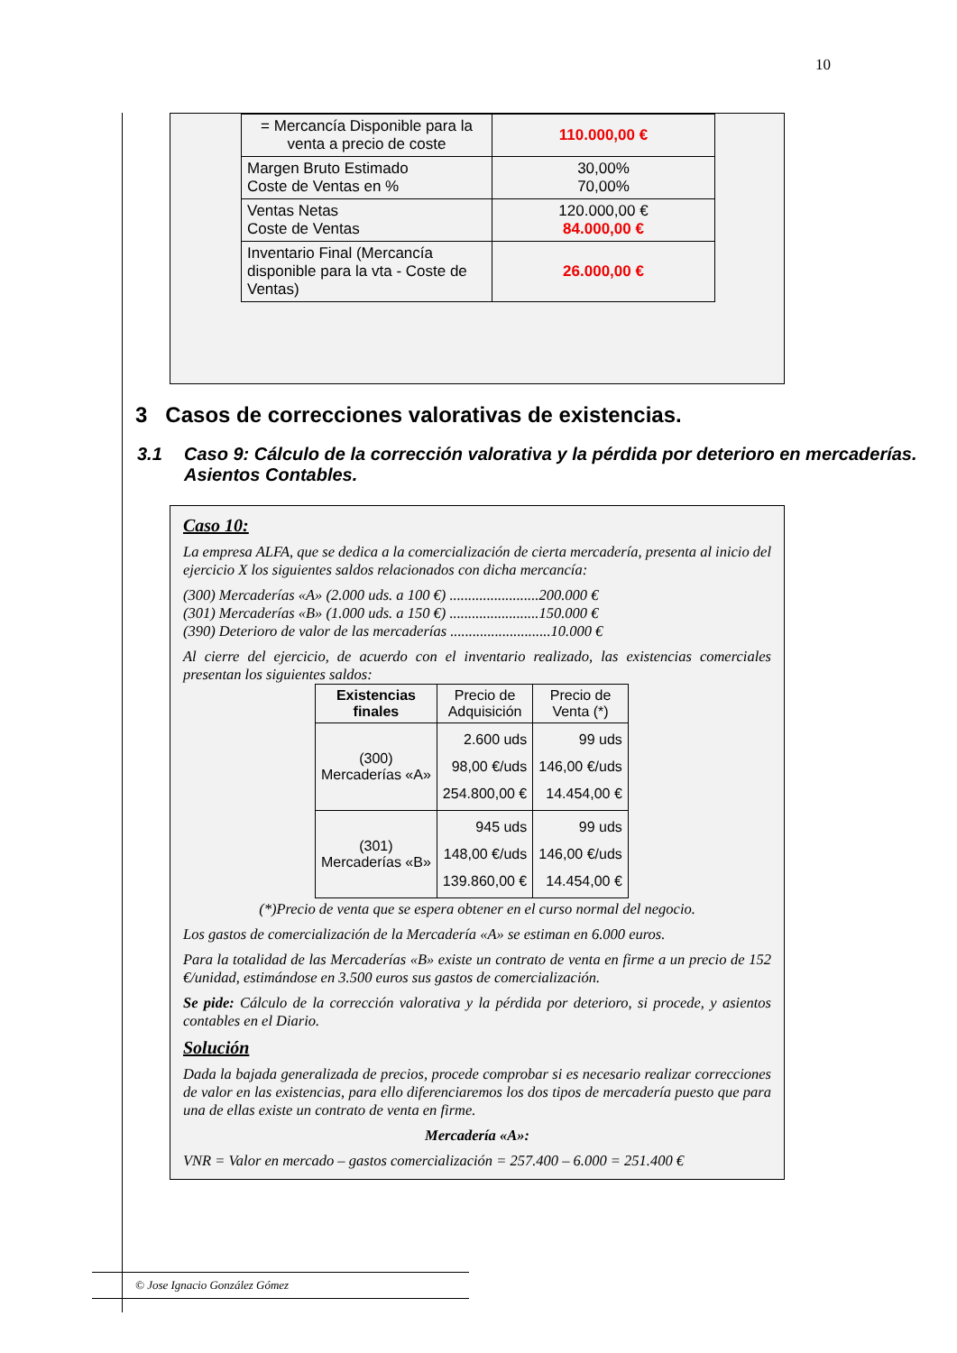10
| = Mercancía Disponible para la venta a precio de coste | 110.000,00 € |
| Margen Bruto Estimado Coste de Ventas en % | 30,00% 70,00% |
| Ventas Netas Coste de Ventas | 120.000,00 € 84.000,00 € |
| Inventario Final (Mercancía disponible para la vta - Coste de Ventas) | 26.000,00 € |
3 Casos de correcciones valorativas de existencias.
3.1 Caso 9: Cálculo de la corrección valorativa y la pérdida por deterioro en mercaderías. Asientos Contables.
Caso 10:
La empresa ALFA, que se dedica a la comercialización de cierta mercadería, presenta al inicio del ejercicio X los siguientes saldos relacionados con dicha mercancía:
(300) Mercaderías «A» (2.000 uds. a 100 €) ........................200.000 €
(301) Mercaderías «B» (1.000 uds. a 150 €) ........................150.000 €
(390) Deterioro de valor de las mercaderías ...........................10.000 €
Al cierre del ejercicio, de acuerdo con el inventario realizado, las existencias comerciales presentan los siguientes saldos:
| Existencias finales | Precio de Adquisición | Precio de Venta (*) |
| (300) Mercaderías «A» | 2.600 uds 98,00 €/uds 254.800,00 € | 99 uds 146,00 €/uds 14.454,00 € |
| (301) Mercaderías «B» | 945 uds 148,00 €/uds 139.860,00 € | 99 uds 146,00 €/uds 14.454,00 € |
(*)Precio de venta que se espera obtener en el curso normal del negocio.
Los gastos de comercialización de la Mercadería «A» se estiman en 6.000 euros.
Para la totalidad de las Mercaderías «B» existe un contrato de venta en firme a un precio de 152 €/unidad, estimándose en 3.500 euros sus gastos de comercialización.
Se pide: Cálculo de la corrección valorativa y la pérdida por deterioro, si procede, y asientos contables en el Diario.
Solución
Dada la bajada generalizada de precios, procede comprobar si es necesario realizar correcciones de valor en las existencias, para ello diferenciaremos los dos tipos de mercadería puesto que para una de ellas existe un contrato de venta en firme.
Mercadería «A»:
VNR = Valor en mercado – gastos comercialización = 257.400 – 6.000 = 251.400 €
© Jose Ignacio González Gómez